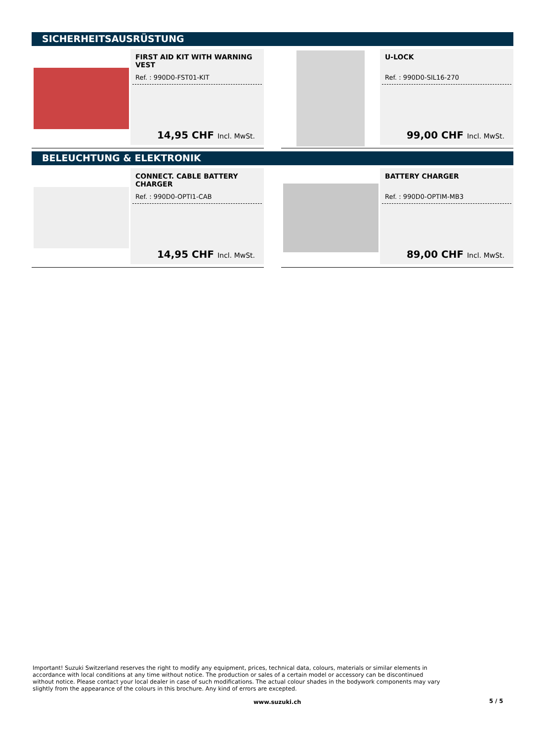SICHERHEITSAUSRÜSTUNG
FIRST AID KIT WITH WARNING VEST
Ref. : 990D0-FST01-KIT
14,95 CHF Incl. MwSt.
U-LOCK
Ref. : 990D0-SIL16-270
99,00 CHF Incl. MwSt.
BELEUCHTUNG & ELEKTRONIK
CONNECT. CABLE BATTERY CHARGER
Ref. : 990D0-OPTI1-CAB
14,95 CHF Incl. MwSt.
BATTERY CHARGER
Ref. : 990D0-OPTIM-MB3
89,00 CHF Incl. MwSt.
Important! Suzuki Switzerland reserves the right to modify any equipment, prices, technical data, colours, materials or similar elements in accordance with local conditions at any time without notice. The production or sales of a certain model or accessory can be discontinued without notice. Please contact your local dealer in case of such modifications. The actual colour shades in the bodywork components may vary slightly from the appearance of the colours in this brochure. Any kind of errors are excepted.
www.suzuki.ch 5 / 5